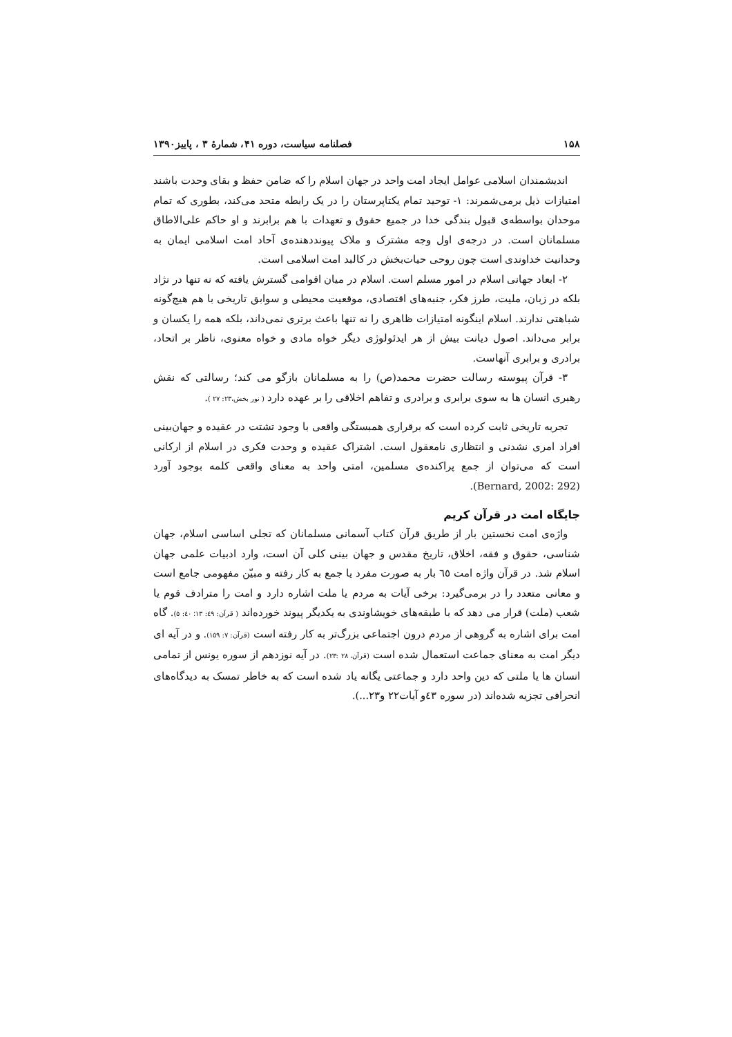۱۵۸ فصلنامه سیاست، دوره ۴۱، شمارهٔ ۳ ، پاییز۱۳۹۰
اندیشمندان اسلامی عوامل ایجاد امت واحد در جهان اسلام را که ضامن حفظ و بقای وحدت باشند امتیازات ذیل برمی‌شمرند: ۱- توحید تمام یکتاپرستان را در یک رابطه متحد می‌کند، بطوری که تمام موحدان بواسطه‌ی قبول بندگی خدا در جمیع حقوق و تعهدات با هم برابرند و او حاکم علی‌الاطاق مسلمانان است. در درجه‌ی اول وجه مشترک و ملاک پیونددهنده‌ی آحاد امت اسلامی ایمان به وحدانیت خداوندی است چون روحی حیات‌بخش در کالبد امت اسلامی است.
۲- ابعاد جهانی اسلام در امور مسلم است. اسلام در میان اقوامی گسترش یافته که نه تنها در نژاد بلکه در زبان، ملیت، طرز فکر، جنبه‌های اقتصادی، موقعیت محیطی و سوابق تاریخی با هم هیچ‌گونه شباهتی ندارند. اسلام اینگونه امتیازات ظاهری را نه تنها باعث برتری نمی‌داند، بلکه همه را یکسان و برابر می‌داند. اصول دیانت بیش از هر ایدئولوژی دیگر خواه مادی و خواه معنوی، ناظر بر اتحاد، برادری و برابری آنهاست.
۳- قرآن پیوسته رسالت حضرت محمد(ص) را به مسلمانان بازگو می کند؛ رسالتی که نقش رهبری انسان ها به سوی برابری و برادری و تفاهم اخلاقی را بر عهده دارد ( نور بخش،۲۳: ۲۷ ).
تجربه تاریخی ثابت کرده است که برقراری همبستگی واقعی با وجود تشتت در عقیده و جهان‌بینی افراد امری نشدنی و انتظاری نامعقول است. اشتراک عقیده و وحدت فکری در اسلام از ارکانی است که می‌توان از جمع پراکنده‌ی مسلمین، امتی واحد به معنای واقعی کلمه بوجود آورد (Bernard, 2002: 292).
جایگاه امت در قرآن کریم
واژه‌ی امت نخستین بار از طریق قرآن کتاب آسمانی مسلمانان که تجلی اساسی اسلام، جهان شناسی، حقوق و فقه، اخلاق، تاریخ مقدس و جهان بینی کلی آن است، وارد ادبیات علمی جهان اسلام شد. در قرآن واژه امت ٦٥ بار به صورت مفرد یا جمع به کار رفته و مبیّن مفهومی جامع است و معانی متعدد را در برمی‌گیرد: برخی آیات به مردم یا ملت اشاره دارد و امت را مترادف قوم یا شعب (ملت) قرار می دهد که با طبقه‌های خویشاوندی به یکدیگر پیوند خورده‌اند ( قرآن: ٤٩: ۱۳؛ ٤٠: ٥). گاه امت برای اشاره به گروهی از مردم درون اجتماعی بزرگ‌تر به کار رفته است (قرآن: ۷: ۱٥۹). و در آیه ای دیگر امت به معنای جماعت استعمال شده است (قرآن، ۲۸ :۲۳). در آیه نوزدهم از سوره یونس از تمامی انسان ها یا ملتی که دین واحد دارد و جماعتی یگانه یاد شده است که به خاطر تمسک به دیدگاه‌های انحرافی تجزیه شده‌اند (در سوره ٤۳و آیات۲۲ و۲۳...).